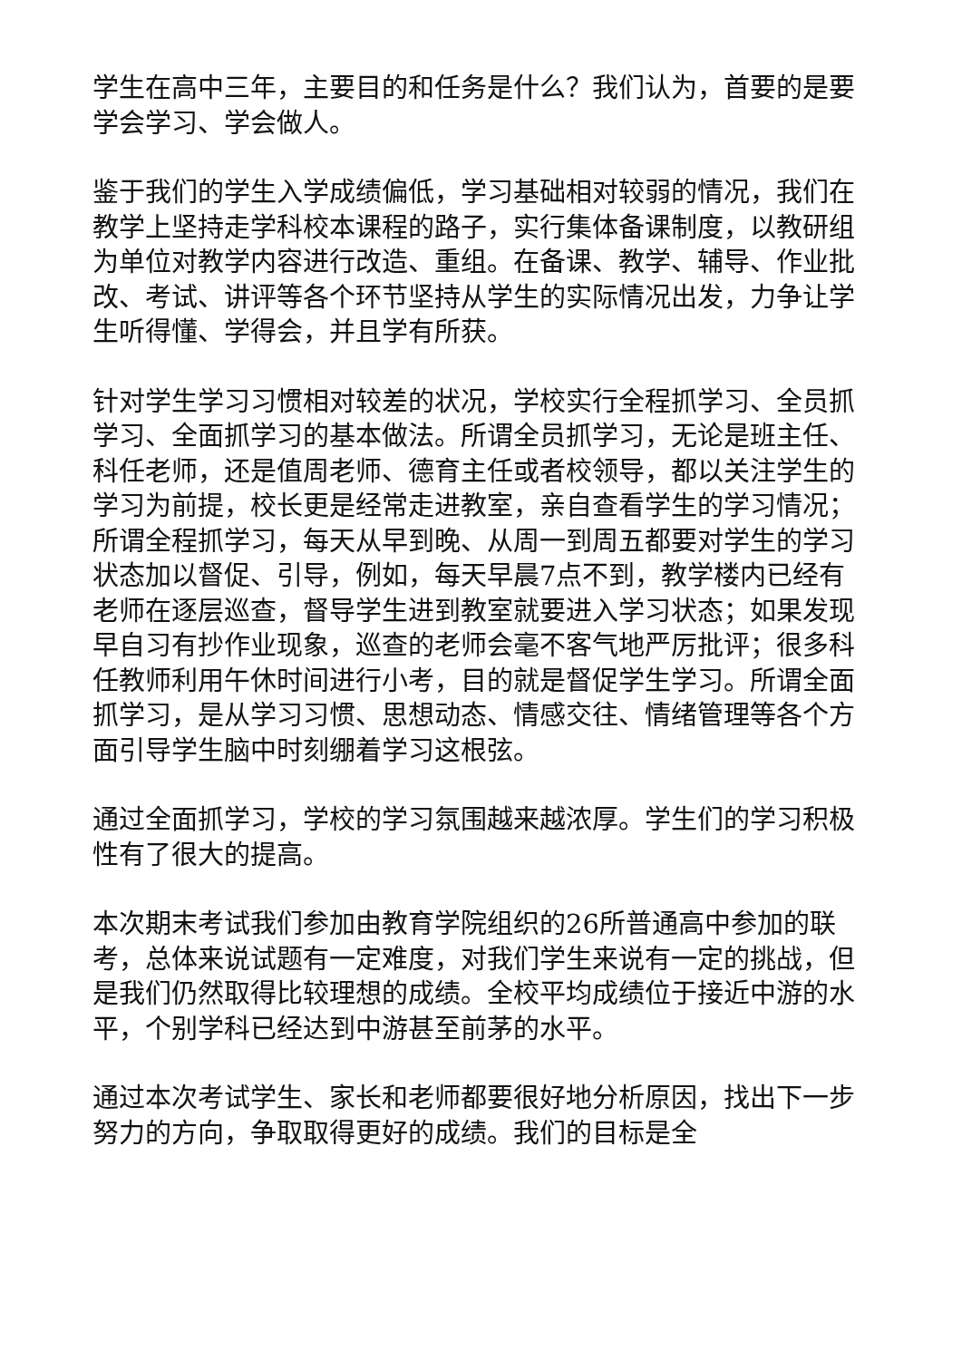学生在高中三年，主要目的和任务是什么？我们认为，首要的是要学会学习、学会做人。
鉴于我们的学生入学成绩偏低，学习基础相对较弱的情况，我们在教学上坚持走学科校本课程的路子，实行集体备课制度，以教研组为单位对教学内容进行改造、重组。在备课、教学、辅导、作业批改、考试、讲评等各个环节坚持从学生的实际情况出发，力争让学生听得懂、学得会，并且学有所获。
针对学生学习习惯相对较差的状况，学校实行全程抓学习、全员抓学习、全面抓学习的基本做法。所谓全员抓学习，无论是班主任、科任老师，还是值周老师、德育主任或者校领导，都以关注学生的学习为前提，校长更是经常走进教室，亲自查看学生的学习情况；所谓全程抓学习，每天从早到晚、从周一到周五都要对学生的学习状态加以督促、引导，例如，每天早晨7点不到，教学楼内已经有老师在逐层巡查，督导学生进到教室就要进入学习状态；如果发现早自习有抄作业现象，巡查的老师会毫不客气地严厉批评；很多科任教师利用午休时间进行小考，目的就是督促学生学习。所谓全面抓学习，是从学习习惯、思想动态、情感交往、情绪管理等各个方面引导学生脑中时刻绷着学习这根弦。
通过全面抓学习，学校的学习氛围越来越浓厚。学生们的学习积极性有了很大的提高。
本次期末考试我们参加由教育学院组织的26所普通高中参加的联考，总体来说试题有一定难度，对我们学生来说有一定的挑战，但是我们仍然取得比较理想的成绩。全校平均成绩位于接近中游的水平，个别学科已经达到中游甚至前茅的水平。
通过本次考试学生、家长和老师都要很好地分析原因，找出下一步努力的方向，争取取得更好的成绩。我们的目标是全